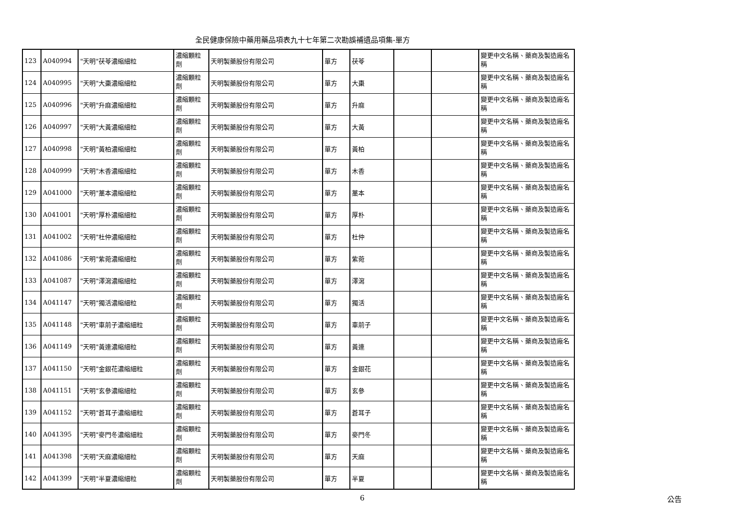全民健康保險中藥用藥品項表九十七年第二次勘誤補遺品項集-單方
| 123 | A040994 | "天明"茯苓濃縮細粒 | 濃縮顆粒劑 | 天明製藥股份有限公司 | 單方 | 茯苓 | | | 變更中文名稱、藥商及製造廠名稱 |
| 124 | A040995 | "天明"大棗濃縮細粒 | 濃縮顆粒劑 | 天明製藥股份有限公司 | 單方 | 大棗 | | | 變更中文名稱、藥商及製造廠名稱 |
| 125 | A040996 | "天明"升麻濃縮細粒 | 濃縮顆粒劑 | 天明製藥股份有限公司 | 單方 | 升麻 | | | 變更中文名稱、藥商及製造廠名稱 |
| 126 | A040997 | "天明"大黃濃縮細粒 | 濃縮顆粒劑 | 天明製藥股份有限公司 | 單方 | 大黃 | | | 變更中文名稱、藥商及製造廠名稱 |
| 127 | A040998 | "天明"黃柏濃縮細粒 | 濃縮顆粒劑 | 天明製藥股份有限公司 | 單方 | 黃柏 | | | 變更中文名稱、藥商及製造廠名稱 |
| 128 | A040999 | "天明"木香濃縮細粒 | 濃縮顆粒劑 | 天明製藥股份有限公司 | 單方 | 木香 | | | 變更中文名稱、藥商及製造廠名稱 |
| 129 | A041000 | "天明"藁本濃縮細粒 | 濃縮顆粒劑 | 天明製藥股份有限公司 | 單方 | 藁本 | | | 變更中文名稱、藥商及製造廠名稱 |
| 130 | A041001 | "天明"厚朴濃縮細粒 | 濃縮顆粒劑 | 天明製藥股份有限公司 | 單方 | 厚朴 | | | 變更中文名稱、藥商及製造廠名稱 |
| 131 | A041002 | "天明"杜仲濃縮細粒 | 濃縮顆粒劑 | 天明製藥股份有限公司 | 單方 | 杜仲 | | | 變更中文名稱、藥商及製造廠名稱 |
| 132 | A041086 | "天明"紫菀濃縮細粒 | 濃縮顆粒劑 | 天明製藥股份有限公司 | 單方 | 紫菀 | | | 變更中文名稱、藥商及製造廠名稱 |
| 133 | A041087 | "天明"澤瀉濃縮細粒 | 濃縮顆粒劑 | 天明製藥股份有限公司 | 單方 | 澤瀉 | | | 變更中文名稱、藥商及製造廠名稱 |
| 134 | A041147 | "天明"獨活濃縮細粒 | 濃縮顆粒劑 | 天明製藥股份有限公司 | 單方 | 獨活 | | | 變更中文名稱、藥商及製造廠名稱 |
| 135 | A041148 | "天明"車前子濃縮細粒 | 濃縮顆粒劑 | 天明製藥股份有限公司 | 單方 | 車前子 | | | 變更中文名稱、藥商及製造廠名稱 |
| 136 | A041149 | "天明"黃連濃縮細粒 | 濃縮顆粒劑 | 天明製藥股份有限公司 | 單方 | 黃連 | | | 變更中文名稱、藥商及製造廠名稱 |
| 137 | A041150 | "天明"金銀花濃縮細粒 | 濃縮顆粒劑 | 天明製藥股份有限公司 | 單方 | 金銀花 | | | 變更中文名稱、藥商及製造廠名稱 |
| 138 | A041151 | "天明"玄參濃縮細粒 | 濃縮顆粒劑 | 天明製藥股份有限公司 | 單方 | 玄參 | | | 變更中文名稱、藥商及製造廠名稱 |
| 139 | A041152 | "天明"蒼耳子濃縮細粒 | 濃縮顆粒劑 | 天明製藥股份有限公司 | 單方 | 蒼耳子 | | | 變更中文名稱、藥商及製造廠名稱 |
| 140 | A041395 | "天明"麥門冬濃縮細粒 | 濃縮顆粒劑 | 天明製藥股份有限公司 | 單方 | 麥門冬 | | | 變更中文名稱、藥商及製造廠名稱 |
| 141 | A041398 | "天明"天麻濃縮細粒 | 濃縮顆粒劑 | 天明製藥股份有限公司 | 單方 | 天麻 | | | 變更中文名稱、藥商及製造廠名稱 |
| 142 | A041399 | "天明"半夏濃縮細粒 | 濃縮顆粒劑 | 天明製藥股份有限公司 | 單方 | 半夏 | | | 變更中文名稱、藥商及製造廠名稱 |
6 公告